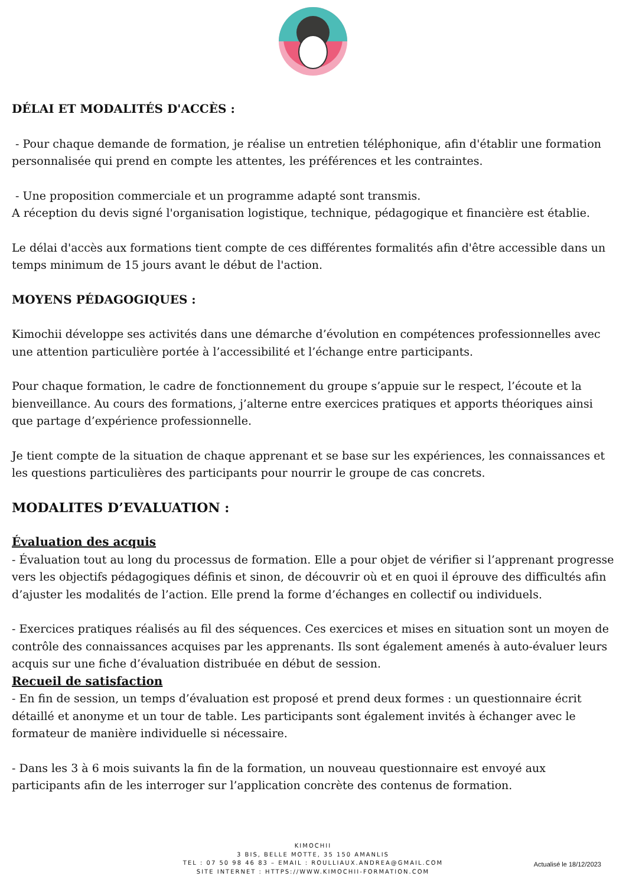DÉLAI ET MODALITÉS D'ACCÈS :
- Pour chaque demande de formation, je réalise un entretien téléphonique, afin d'établir une formation personnalisée qui prend en compte les attentes, les préférences et les contraintes.
- Une proposition commerciale et un programme adapté sont transmis.
A réception du devis signé l'organisation logistique, technique, pédagogique et financière est établie.
Le délai d'accès aux formations tient compte de ces différentes formalités afin d'être accessible dans un temps minimum de 15 jours avant le début de l'action.
MOYENS PÉDAGOGIQUES :
Kimochii développe ses activités dans une démarche d’évolution en compétences professionnelles avec une attention particulière portée à l’accessibilité et l’échange entre participants.
Pour chaque formation, le cadre de fonctionnement du groupe s’appuie sur le respect, l’écoute et la bienveillance. Au cours des formations, j’alterne entre exercices pratiques et apports théoriques ainsi que partage d’expérience professionnelle.
Je tient compte de la situation de chaque apprenant et se base sur les expériences, les connaissances et les questions particulières des participants pour nourrir le groupe de cas concrets.
MODALITES D’EVALUATION :
Évaluation des acquis
- Évaluation tout au long du processus de formation. Elle a pour objet de vérifier si l’apprenant progresse vers les objectifs pédagogiques définis et sinon, de découvrir où et en quoi il éprouve des difficultés afin d’ajuster les modalités de l’action. Elle prend la forme d’échanges en collectif ou individuels.
- Exercices pratiques réalisés au fil des séquences. Ces exercices et mises en situation sont un moyen de contrôle des connaissances acquises par les apprenants. Ils sont également amenés à auto-évaluer leurs acquis sur une fiche d’évaluation distribuée en début de session.
Recueil de satisfaction
- En fin de session, un temps d’évaluation est proposé et prend deux formes : un questionnaire écrit détaillé et anonyme et un tour de table. Les participants sont également invités à échanger avec le formateur de manière individuelle si nécessaire.
- Dans les 3 à 6 mois suivants la fin de la formation, un nouveau questionnaire est envoyé aux participants afin de les interroger sur l’application concrète des contenus de formation.
KIMOCHII
3 BIS, BELLE MOTTE, 35 150 AMANLIS
TEL : 07 50 98 46 83 – EMAIL : ROULLIAUX.ANDREA@GMAIL.COM
SITE INTERNET : HTTPS://WWW.KIMOCHII-FORMATION.COM
Actualisé le 18/12/2023